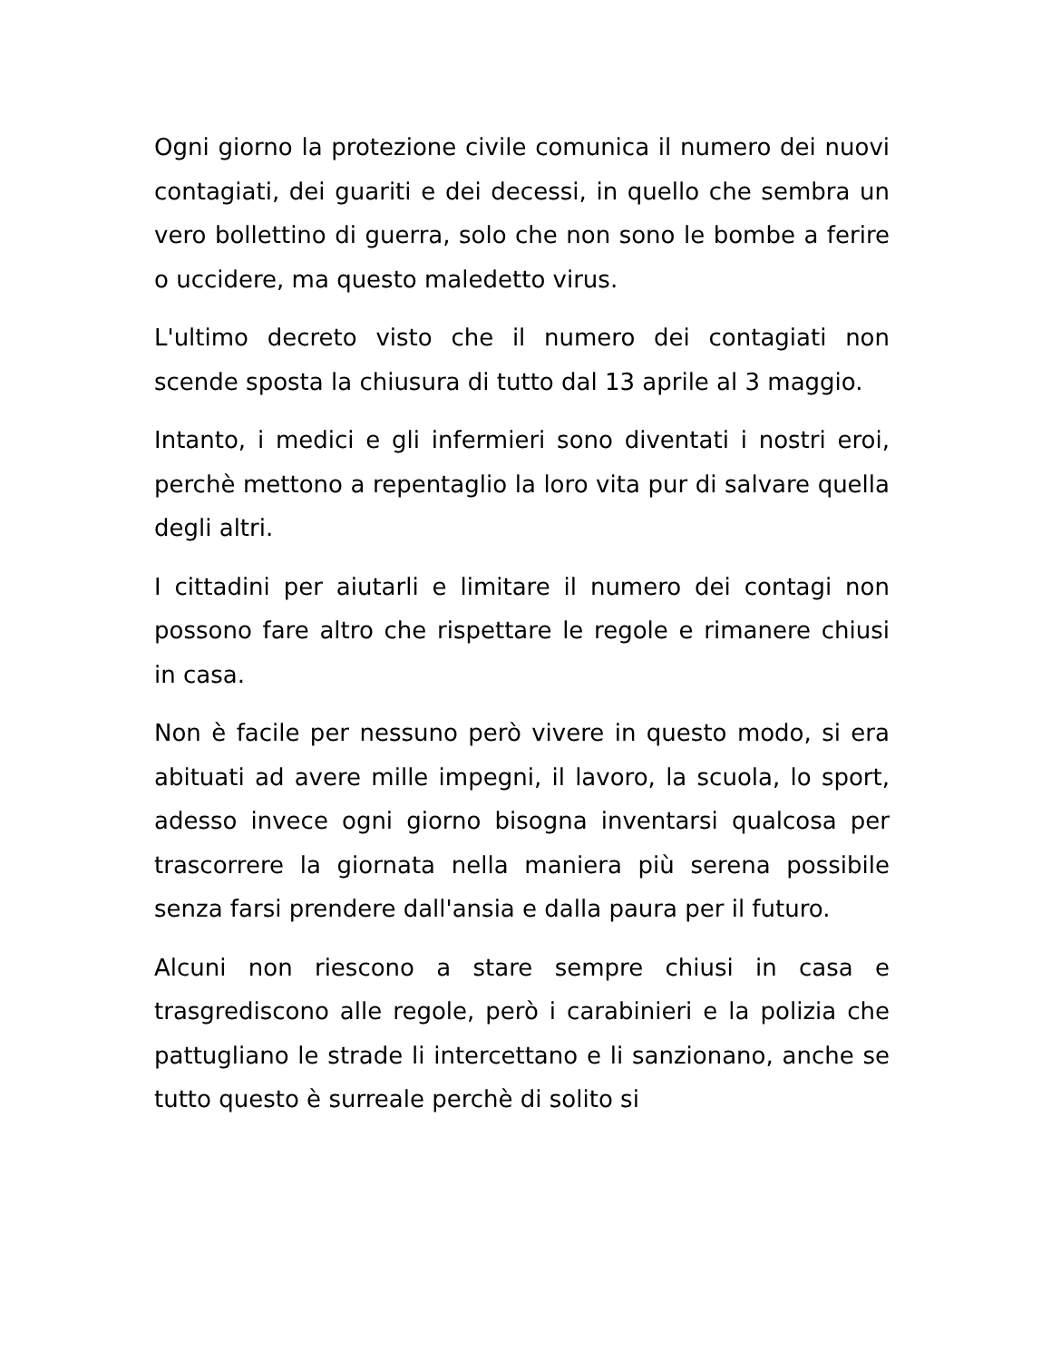Ogni giorno la protezione civile comunica il numero dei nuovi contagiati, dei guariti e dei decessi, in quello che sembra un vero bollettino di guerra, solo che non sono le bombe a ferire o uccidere, ma questo maledetto virus.
L'ultimo decreto visto che il numero dei contagiati non scende sposta la chiusura di tutto dal 13 aprile al 3 maggio.
Intanto, i medici e gli infermieri sono diventati i nostri eroi, perchè mettono a repentaglio la loro vita pur di salvare quella degli altri.
I cittadini per aiutarli e limitare il numero dei contagi non possono fare altro che rispettare le regole e rimanere chiusi in casa.
Non è facile per nessuno però vivere in questo modo, si era abituati ad avere mille impegni, il lavoro, la scuola, lo sport, adesso invece ogni giorno bisogna inventarsi qualcosa per trascorrere la giornata nella maniera più serena possibile senza farsi prendere dall'ansia e dalla paura per il futuro.
Alcuni non riescono a stare sempre chiusi in casa e trasgrediscono alle regole, però i carabinieri e la polizia che pattugliano le strade li intercettano e li sanzionano, anche se tutto questo è surreale perchè di solito si